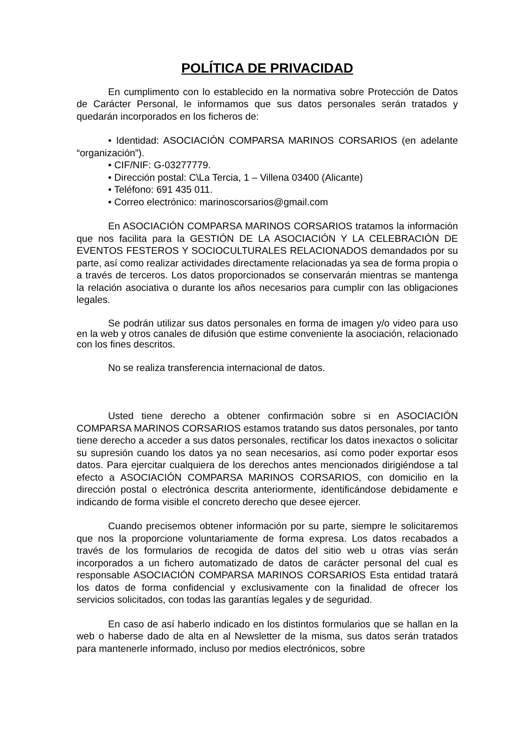POLÍTICA DE PRIVACIDAD
En cumplimento con lo establecido en la normativa sobre Protección de Datos de Carácter Personal, le informamos que sus datos personales serán tratados y quedarán incorporados en los ficheros de:
• Identidad: ASOCIACIÓN COMPARSA MARINOS CORSARIOS (en adelante “organización”).
• CIF/NIF: G-03277779.
• Dirección postal: C\La Tercia, 1 – Villena 03400 (Alicante)
• Teléfono: 691 435 011.
• Correo electrónico: marinoscorsarios@gmail.com
En ASOCIACIÓN COMPARSA MARINOS CORSARIOS tratamos la información que nos facilita para la GESTIÓN DE LA ASOCIACIÓN Y LA CELEBRACIÓN DE EVENTOS FESTEROS Y SOCIOCULTURALES RELACIONADOS demandados por su parte, así como realizar actividades directamente relacionadas ya sea de forma propia o a través de terceros. Los datos proporcionados se conservarán mientras se mantenga la relación asociativa o durante los años necesarios para cumplir con las obligaciones legales.
Se podrán utilizar sus datos personales en forma de imagen y/o video para uso en la web y otros canales de difusión que estime conveniente la asociación, relacionado con los fines descritos.
No se realiza transferencia internacional de datos.
Usted tiene derecho a obtener confirmación sobre si en ASOCIACIÓN COMPARSA MARINOS CORSARIOS estamos tratando sus datos personales, por tanto tiene derecho a acceder a sus datos personales, rectificar los datos inexactos o solicitar su supresión cuando los datos ya no sean necesarios, así como poder exportar esos datos. Para ejercitar cualquiera de los derechos antes mencionados dirigiéndose a tal efecto a ASOCIACIÓN COMPARSA MARINOS CORSARIOS, con domicilio en la dirección postal o electrónica descrita anteriormente, identificándose debidamente e indicando de forma visible el concreto derecho que desee ejercer.
Cuando precisemos obtener información por su parte, siempre le solicitaremos que nos la proporcione voluntariamente de forma expresa. Los datos recabados a través de los formularios de recogida de datos del sitio web u otras vías serán incorporados a un fichero automatizado de datos de carácter personal del cual es responsable ASOCIACIÓN COMPARSA MARINOS CORSARIOS Esta entidad tratará los datos de forma confidencial y exclusivamente con la finalidad de ofrecer los servicios solicitados, con todas las garantías legales y de seguridad.
En caso de así haberlo indicado en los distintos formularios que se hallan en la web o haberse dado de alta en al Newsletter de la misma, sus datos serán tratados para mantenerle informado, incluso por medios electrónicos, sobre